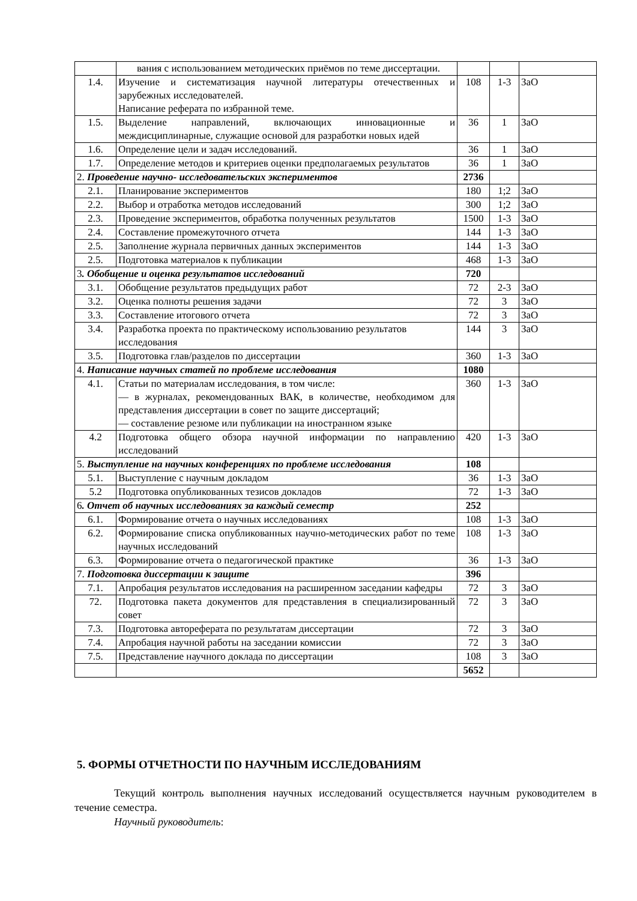| | вания с использованием методических приёмов по теме диссертации. | | | |
| 1.4. | Изучение и систематизация научной литературы отечественных и зарубежных исследователей. Написание реферата по избранной теме. | 108 | 1-3 | ЗаО |
| 1.5. | Выделение направлений, включающих инновационные и междисциплинарные, служащие основой для разработки новых идей | 36 | 1 | ЗаО |
| 1.6. | Определение цели и задач исследований. | 36 | 1 | ЗаО |
| 1.7. | Определение методов и критериев оценки предполагаемых результатов | 36 | 1 | ЗаО |
| 2. Проведение научно- исследовательских экспериментов | | 2736 | | |
| 2.1. | Планирование экспериментов | 180 | 1;2 | ЗаО |
| 2.2. | Выбор и отработка методов исследований | 300 | 1;2 | ЗаО |
| 2.3. | Проведение экспериментов, обработка полученных результатов | 1500 | 1-3 | ЗаО |
| 2.4. | Составление промежуточного отчета | 144 | 1-3 | ЗаО |
| 2.5. | Заполнение журнала первичных данных экспериментов | 144 | 1-3 | ЗаО |
| 2.5. | Подготовка материалов к публикации | 468 | 1-3 | ЗаО |
| 3 . Обобщение и оценка результатов исследований | | 720 | | |
| 3.1. | Обобщение результатов предыдущих работ | 72 | 2-3 | ЗаО |
| 3.2. | Оценка полноты решения задачи | 72 | 3 | ЗаО |
| 3.3. | Составление итогового отчета | 72 | 3 | ЗаО |
| 3.4. | Разработка проекта по практическому использованию результатов исследования | 144 | 3 | ЗаО |
| 3.5. | Подготовка глав/разделов по диссертации | 360 | 1-3 | ЗаО |
| 4. Написание научных статей по проблеме исследования | | 1080 | | |
| 4.1. | Статьи по материалам исследования, в том числе: — в журналах, рекомендованных ВАК, в количестве, необходимом для представления диссертации в совет по защите диссертаций; — составление резюме или публикации на иностранном языке | 360 | 1-3 | ЗаО |
| 4.2 | Подготовка общего обзора научной информации по направлению исследований | 420 | 1-3 | ЗаО |
| 5. Выступление на научных конференциях по проблеме исследования | | 108 | | |
| 5.1. | Выступление с научным докладом | 36 | 1-3 | ЗаО |
| 5.2 | Подготовка опубликованных тезисов докладов | 72 | 1-3 | ЗаО |
| 6 . Отчет об научных исследованиях за каждый семестр | | 252 | | |
| 6.1. | Формирование отчета о научных исследованиях | 108 | 1-3 | ЗаО |
| 6.2. | Формирование списка опубликованных научно-методических работ по теме научных исследований | 108 | 1-3 | ЗаО |
| 6.3. | Формирование отчета о педагогической практике | 36 | 1-3 | ЗаО |
| 7. Подготовка диссертации к защите | | 396 | | |
| 7.1. | Апробация результатов исследования на расширенном заседании кафедры | 72 | 3 | ЗаО |
| 72. | Подготовка пакета документов для представления в специализированный совет | 72 | 3 | ЗаО |
| 7.3. | Подготовка автореферата по результатам диссертации | 72 | 3 | ЗаО |
| 7.4. | Апробация научной работы на заседании комиссии | 72 | 3 | ЗаО |
| 7.5. | Представление научного доклада по диссертации | 108 | 3 | ЗаО |
| | | 5652 | | |
5. ФОРМЫ ОТЧЕТНОСТИ ПО НАУЧНЫМ ИССЛЕДОВАНИЯМ
Текущий контроль выполнения научных исследований осуществляется научным руководителем в течение семестра.
Научный руководитель: